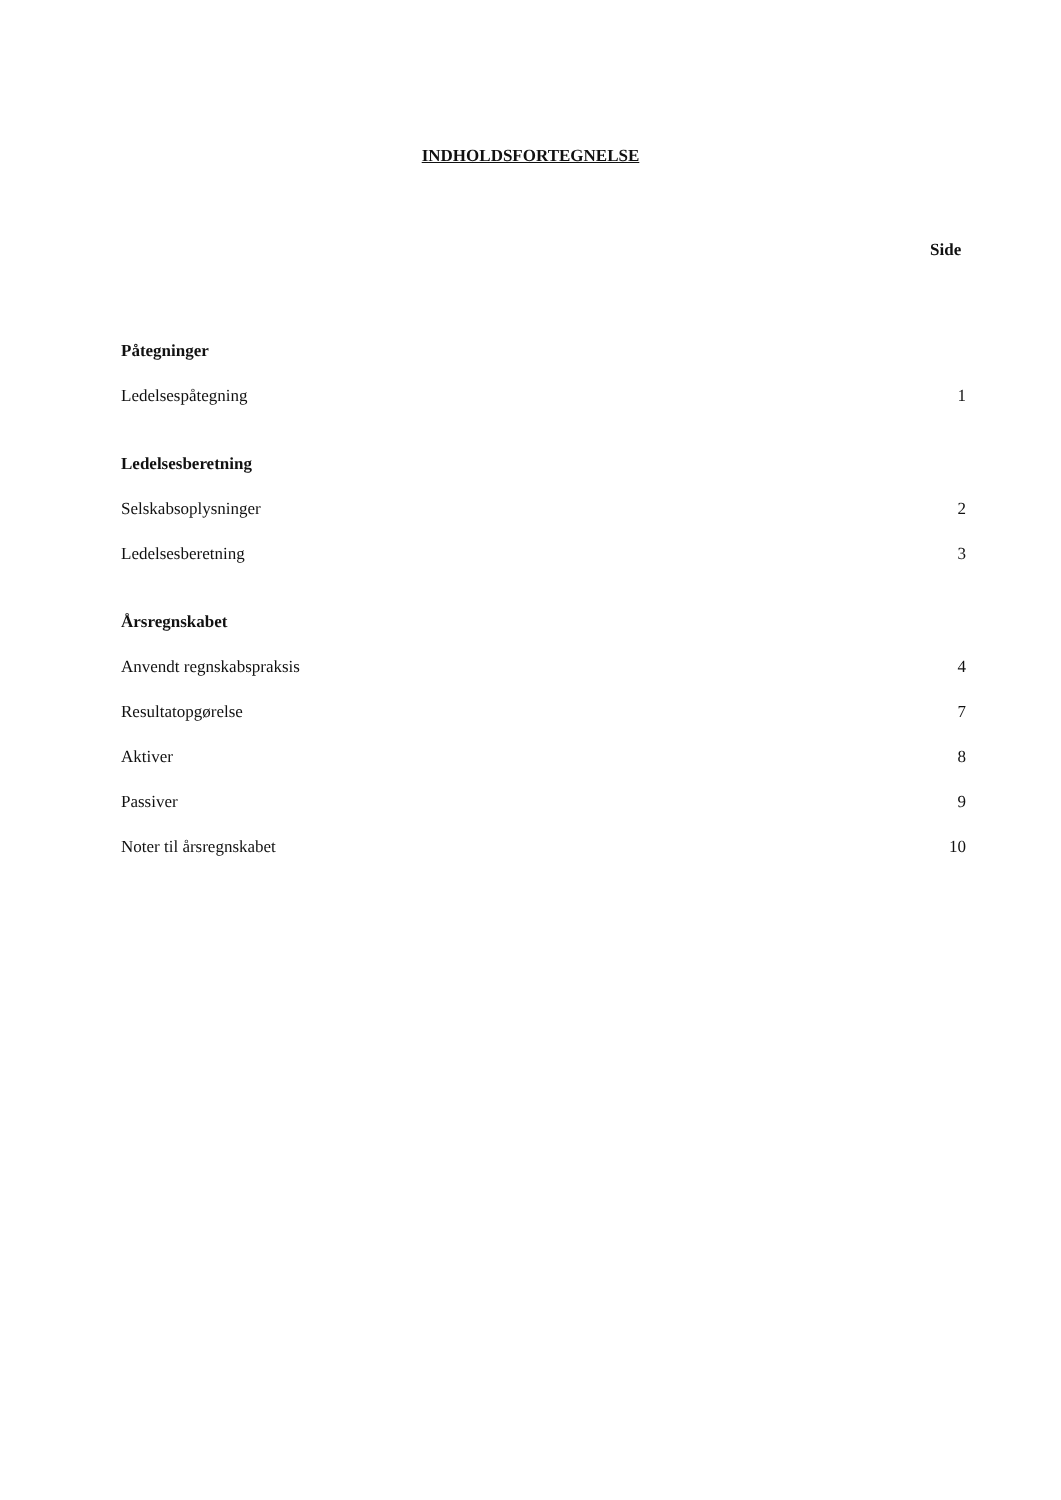INDHOLDSFORTEGNELSE
Side
Påtegninger
Ledelsespåtegning 1
Ledelsesberetning
Selskabsoplysninger 2
Ledelsesberetning 3
Årsregnskabet
Anvendt regnskabspraksis 4
Resultatopgørelse 7
Aktiver 8
Passiver 9
Noter til årsregnskabet 10